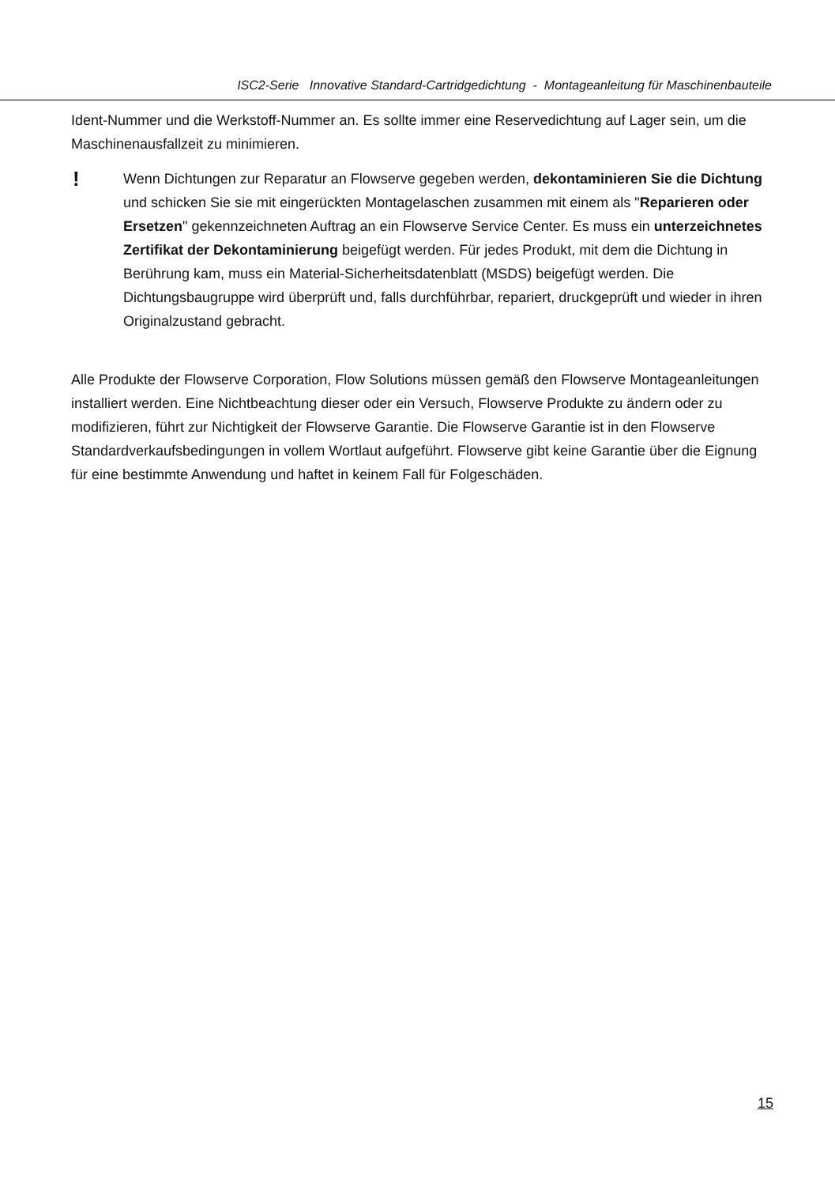ISC2-Serie Innovative Standard-Cartridgedichtung - Montageanleitung für Maschinenbauteile
Ident-Nummer und die Werkstoff-Nummer an. Es sollte immer eine Reservedichtung auf Lager sein, um die Maschinenausfallzeit zu minimieren.
!
Wenn Dichtungen zur Reparatur an Flowserve gegeben werden, dekontaminieren Sie die Dichtung und schicken Sie sie mit eingerückten Montagelaschen zusammen mit einem als "Reparieren oder Ersetzen" gekennzeichneten Auftrag an ein Flowserve Service Center. Es muss ein unterzeichnetes Zertifikat der Dekontaminierung beigefügt werden. Für jedes Produkt, mit dem die Dichtung in Berührung kam, muss ein Material-Sicherheitsdatenblatt (MSDS) beigefügt werden. Die Dichtungsbaugruppe wird überprüft und, falls durchführbar, repariert, druckgeprüft und wieder in ihren Originalzustand gebracht.
Alle Produkte der Flowserve Corporation, Flow Solutions müssen gemäß den Flowserve Montageanleitungen installiert werden. Eine Nichtbeachtung dieser oder ein Versuch, Flowserve Produkte zu ändern oder zu modifizieren, führt zur Nichtigkeit der Flowserve Garantie. Die Flowserve Garantie ist in den Flowserve Standardverkaufsbedingungen in vollem Wortlaut aufgeführt. Flowserve gibt keine Garantie über die Eignung für eine bestimmte Anwendung und haftet in keinem Fall für Folgeschäden.
15